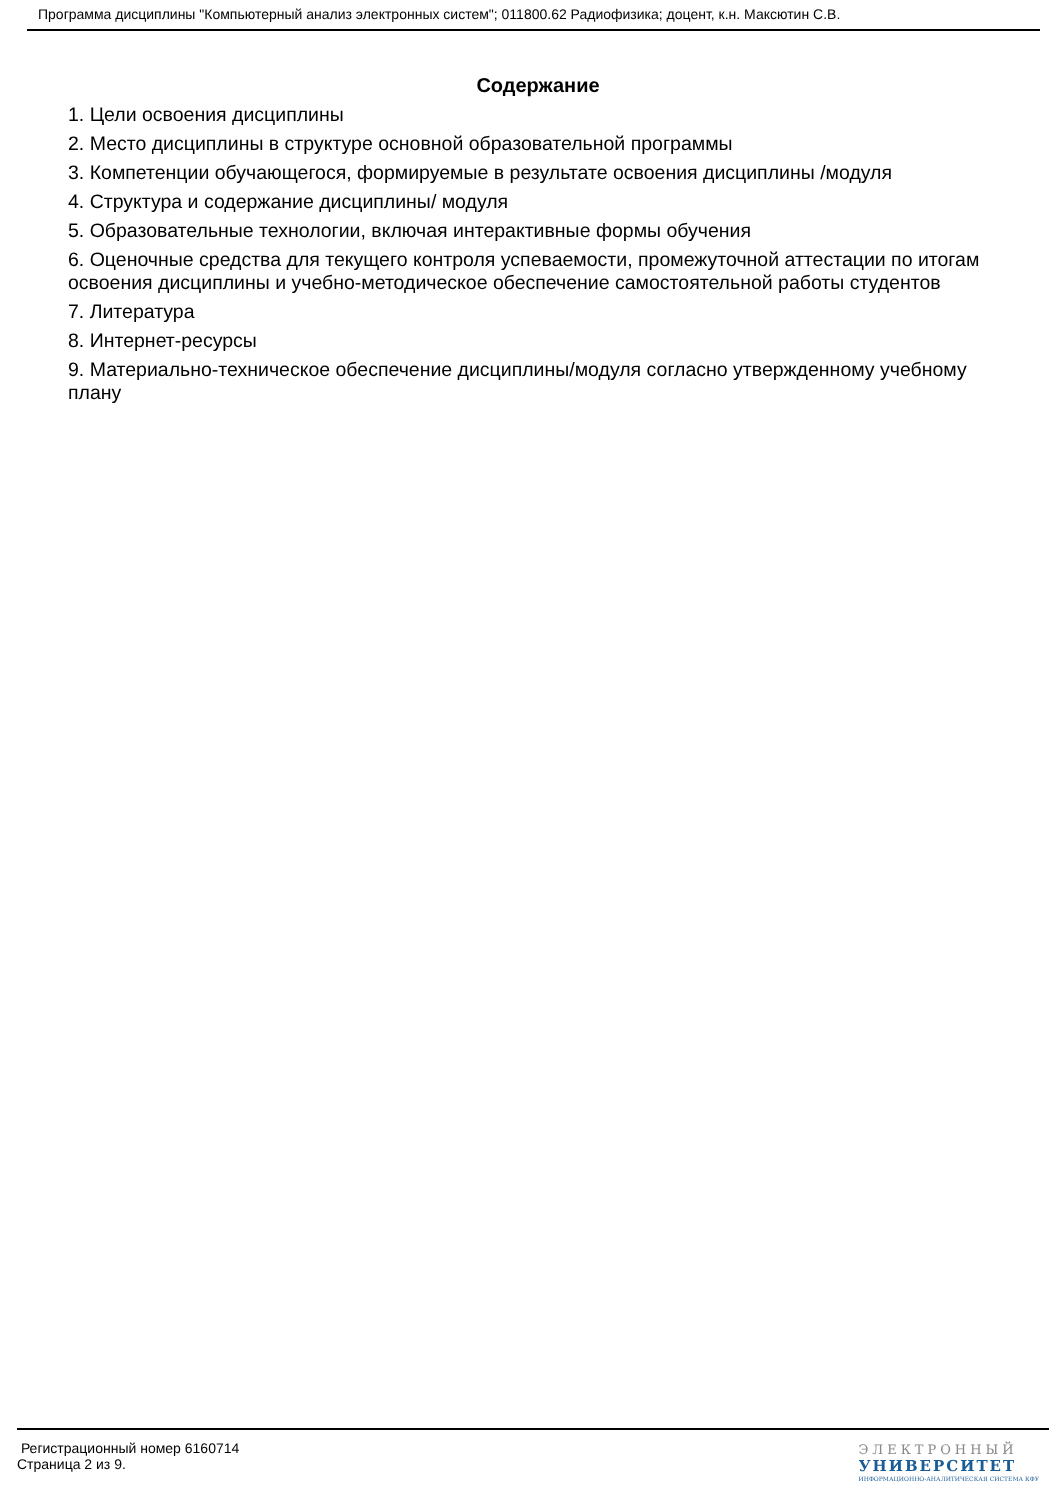Программа дисциплины "Компьютерный анализ электронных систем"; 011800.62 Радиофизика; доцент, к.н. Максютин С.В.
Содержание
1. Цели освоения дисциплины
2. Место дисциплины в структуре основной образовательной программы
3. Компетенции обучающегося, формируемые в результате освоения дисциплины /модуля
4. Структура и содержание дисциплины/ модуля
5. Образовательные технологии, включая интерактивные формы обучения
6. Оценочные средства для текущего контроля успеваемости, промежуточной аттестации по итогам освоения дисциплины и учебно-методическое обеспечение самостоятельной работы студентов
7. Литература
8. Интернет-ресурсы
9. Материально-техническое обеспечение дисциплины/модуля согласно утвержденному учебному плану
Регистрационный номер 6160714
Страница 2 из 9.
ЭЛЕКТРОННЫЙ
УНИВЕРСИТЕТ
ИНФОРМАЦИОННО-АНАЛИТИЧЕСКАЯ СИСТЕМА КФУ